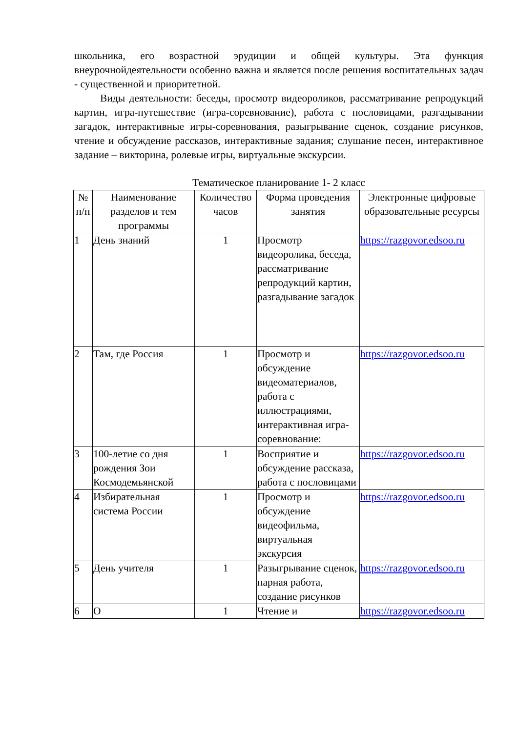школьника, его возрастной эрудиции и общей культуры. Эта функция внеурочнойдеятельности особенно важна и является после решения воспитательных задач - существенной и приоритетной.
Виды деятельности: беседы, просмотр видеороликов, рассматривание репродукций картин, игра-путешествие (игра-соревнование), работа с пословицами, разгадывании загадок, интерактивные игры-соревнования, разыгрывание сценок, создание рисунков, чтение и обсуждение рассказов, интерактивные задания; слушание песен, интерактивное задание – викторина, ролевые игры, виртуальные экскурсии.
Тематическое планирование 1- 2 класс
| № п/п | Наименование разделов и тем программы | Количество часов | Форма проведения занятия | Электронные цифровые образовательные ресурсы |
| --- | --- | --- | --- | --- |
| 1 | День знаний | 1 | Просмотр видеоролика, беседа, рассматривание репродукций картин, разгадывание загадок | https://razgovor.edsoo.ru |
| 2 | Там, где Россия | 1 | Просмотр и обсуждение видеоматериалов, работа с иллюстрациями, интерактивная игра-соревнование: | https://razgovor.edsoo.ru |
| 3 | 100-летие со дня рождения Зои Космодемьянской | 1 | Восприятие и обсуждение рассказа, работа с пословицами | https://razgovor.edsoo.ru |
| 4 | Избирательная система России | 1 | Просмотр и обсуждение видеофильма, виртуальная экскурсия | https://razgovor.edsoo.ru |
| 5 | День учителя | 1 | Разыгрывание сценок, парная работа, создание рисунков | https://razgovor.edsoo.ru |
| 6 | О | 1 | Чтение и | https://razgovor.edsoo.ru |